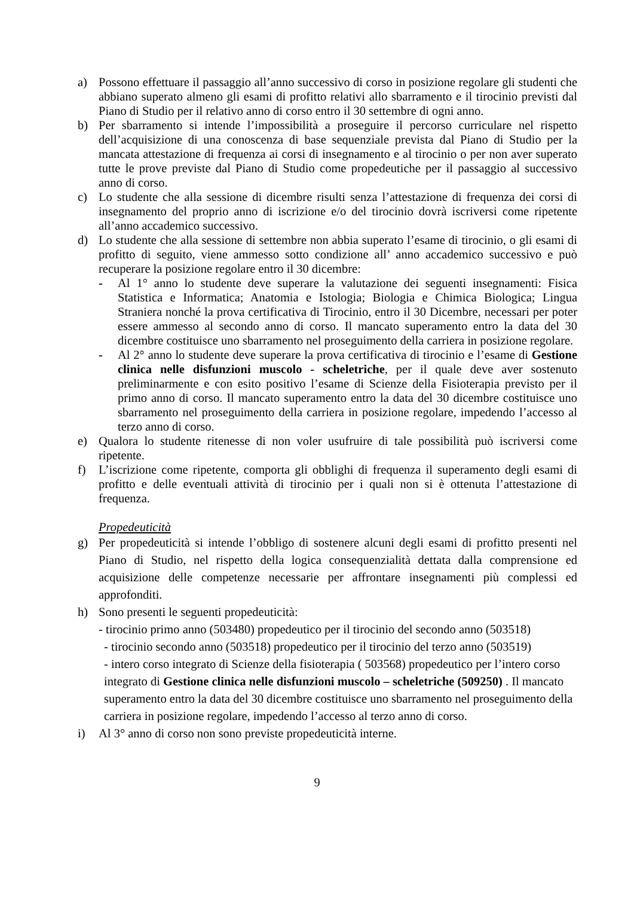a) Possono effettuare il passaggio all’anno successivo di corso in posizione regolare gli studenti che abbiano superato almeno gli esami di profitto relativi allo sbarramento e il tirocinio previsti dal Piano di Studio per il relativo anno di corso entro il 30 settembre di ogni anno.
b) Per sbarramento si intende l’impossibilità a proseguire il percorso curriculare nel rispetto dell’acquisizione di una conoscenza di base sequenziale prevista dal Piano di Studio per la mancata attestazione di frequenza ai corsi di insegnamento e al tirocinio o per non aver superato tutte le prove previste dal Piano di Studio come propedeutiche per il passaggio al successivo anno di corso.
c) Lo studente che alla sessione di dicembre risulti senza l’attestazione di frequenza dei corsi di insegnamento del proprio anno di iscrizione e/o del tirocinio dovrà iscriversi come ripetente all’anno accademico successivo.
d) Lo studente che alla sessione di settembre non abbia superato l’esame di tirocinio, o gli esami di profitto di seguito, viene ammesso sotto condizione all’ anno accademico successivo e può recuperare la posizione regolare entro il 30 dicembre:
- Al 1° anno lo studente deve superare la valutazione dei seguenti insegnamenti: Fisica Statistica e Informatica; Anatomia e Istologia; Biologia e Chimica Biologica; Lingua Straniera nonché la prova certificativa di Tirocinio, entro il 30 Dicembre, necessari per poter essere ammesso al secondo anno di corso. Il mancato superamento entro la data del 30 dicembre costituisce uno sbarramento nel proseguimento della carriera in posizione regolare.
- Al 2° anno lo studente deve superare la prova certificativa di tirocinio e l’esame di Gestione clinica nelle disfunzioni muscolo - scheletriche, per il quale deve aver sostenuto preliminarmente e con esito positivo l’esame di Scienze della Fisioterapia previsto per il primo anno di corso. Il mancato superamento entro la data del 30 dicembre costituisce uno sbarramento nel proseguimento della carriera in posizione regolare, impedendo l’accesso al terzo anno di corso.
e) Qualora lo studente ritenesse di non voler usufruire di tale possibilità può iscriversi come ripetente.
f) L’iscrizione come ripetente, comporta gli obblighi di frequenza il superamento degli esami di profitto e delle eventuali attività di tirocinio per i quali non si è ottenuta l’attestazione di frequenza.
Propedeuticità
g) Per propedeuticità si intende l’obbligo di sostenere alcuni degli esami di profitto presenti nel Piano di Studio, nel rispetto della logica consequenzialità dettata dalla comprensione ed acquisizione delle competenze necessarie per affrontare insegnamenti più complessi ed approfonditi.
h) Sono presenti le seguenti propedeuticità:
- tirocinio primo anno (503480) propedeutico per il tirocinio del secondo anno (503518)
- tirocinio secondo anno (503518) propedeutico per il tirocinio del terzo anno (503519)
- intero corso integrato di Scienze della fisioterapia ( 503568) propedeutico per l’intero corso integrato di Gestione clinica nelle disfunzioni muscolo – scheletriche (509250) . Il mancato superamento entro la data del 30 dicembre costituisce uno sbarramento nel proseguimento della carriera in posizione regolare, impedendo l’accesso al terzo anno di corso.
i) Al 3° anno di corso non sono previste propedeuticità interne.
9